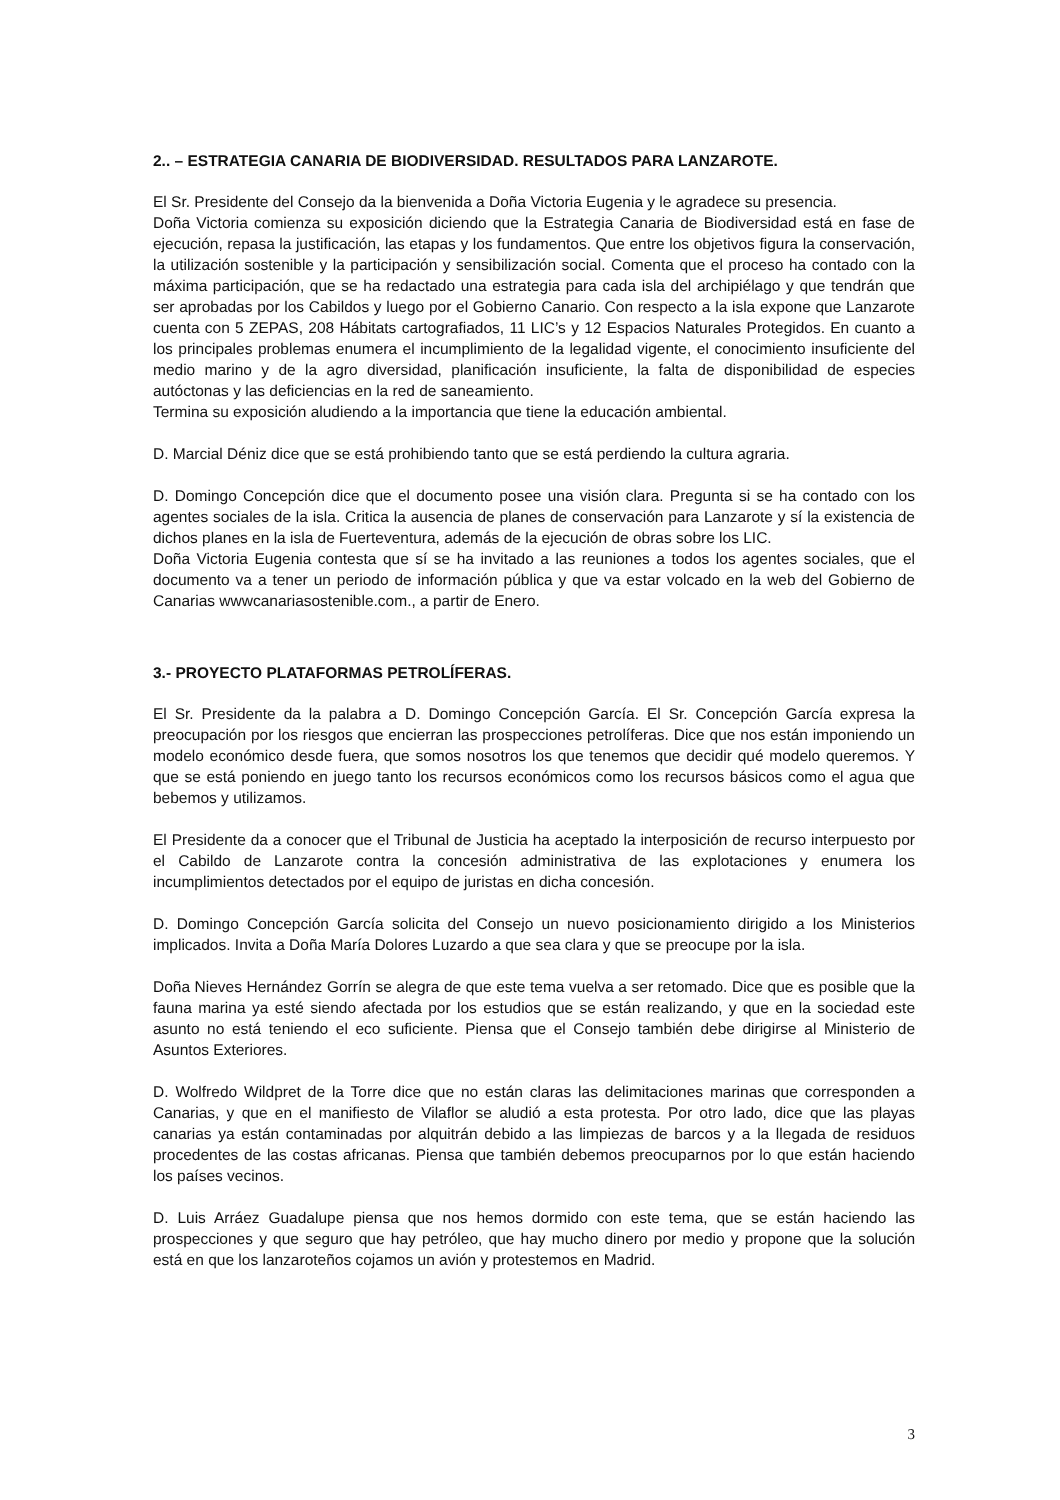2.. – ESTRATEGIA CANARIA DE BIODIVERSIDAD. RESULTADOS PARA LANZAROTE.
El Sr. Presidente del Consejo da la bienvenida a Doña Victoria Eugenia y le agradece su presencia.
Doña Victoria comienza su exposición diciendo que la Estrategia Canaria de Biodiversidad está en fase de ejecución, repasa la justificación, las etapas y los fundamentos. Que entre los objetivos figura la conservación, la utilización sostenible y la participación y sensibilización social. Comenta que el proceso ha contado con la máxima participación, que se ha redactado una estrategia para cada isla del archipiélago y que tendrán que ser aprobadas por los Cabildos y luego por el Gobierno Canario. Con respecto a la isla expone que Lanzarote cuenta con 5 ZEPAS, 208 Hábitats cartografiados, 11 LIC’s y 12 Espacios Naturales Protegidos. En cuanto a los principales problemas enumera el incumplimiento de la legalidad vigente, el conocimiento insuficiente del medio marino y de la agro diversidad, planificación insuficiente, la falta de disponibilidad de especies autóctonas y las deficiencias en la red de saneamiento.
Termina su exposición aludiendo a la importancia que tiene la educación ambiental.
D. Marcial Déniz dice que se está prohibiendo tanto que se está perdiendo la cultura agraria.
D. Domingo Concepción dice que el documento posee una visión clara. Pregunta si se ha contado con los agentes sociales de la isla. Critica la ausencia de planes de conservación para Lanzarote y sí la existencia de dichos planes en la isla de Fuerteventura, además de la ejecución de obras sobre los LIC.
Doña Victoria Eugenia contesta que sí se ha invitado a las reuniones a todos los agentes sociales, que el documento va a tener un periodo de información pública y que va estar volcado en la web del Gobierno de Canarias wwwcanariasostenible.com., a partir de Enero.
3.- PROYECTO PLATAFORMAS PETROLÍFERAS.
El Sr. Presidente da la palabra a D. Domingo Concepción García. El Sr. Concepción García expresa la preocupación por los riesgos que encierran las prospecciones petrolíferas. Dice que nos están imponiendo un modelo económico desde fuera, que somos nosotros los que tenemos que decidir qué modelo queremos. Y que se está poniendo en juego tanto los recursos económicos como los recursos básicos como el agua que bebemos y utilizamos.
El Presidente da a conocer que el Tribunal de Justicia ha aceptado la interposición de recurso interpuesto por el Cabildo de Lanzarote contra la concesión administrativa de las explotaciones y enumera los incumplimientos detectados por el equipo de juristas en dicha concesión.
D. Domingo Concepción García solicita del Consejo un nuevo posicionamiento dirigido a los Ministerios implicados. Invita a Doña María Dolores Luzardo a que sea clara y que se preocupe por la isla.
Doña Nieves Hernández Gorrín se alegra de que este tema vuelva a ser retomado. Dice que es posible que la fauna marina ya esté siendo afectada por los estudios que se están realizando, y que en la sociedad este asunto no está teniendo el eco suficiente. Piensa que el Consejo también debe dirigirse al Ministerio de Asuntos Exteriores.
D. Wolfredo Wildpret de la Torre dice que no están claras las delimitaciones marinas que corresponden a Canarias, y que en el manifiesto de Vilaflor se aludió a esta protesta. Por otro lado, dice que las playas canarias ya están contaminadas por alquitrán debido a las limpiezas de barcos y a la llegada de residuos procedentes de las costas africanas. Piensa que también debemos preocuparnos por lo que están haciendo los países vecinos.
D. Luis Arráez Guadalupe piensa que nos hemos dormido con este tema, que se están haciendo las prospecciones y que seguro que hay petróleo, que hay mucho dinero por medio y propone que la solución está en que los lanzaroteños cojamos un avión y protestemos en Madrid.
3